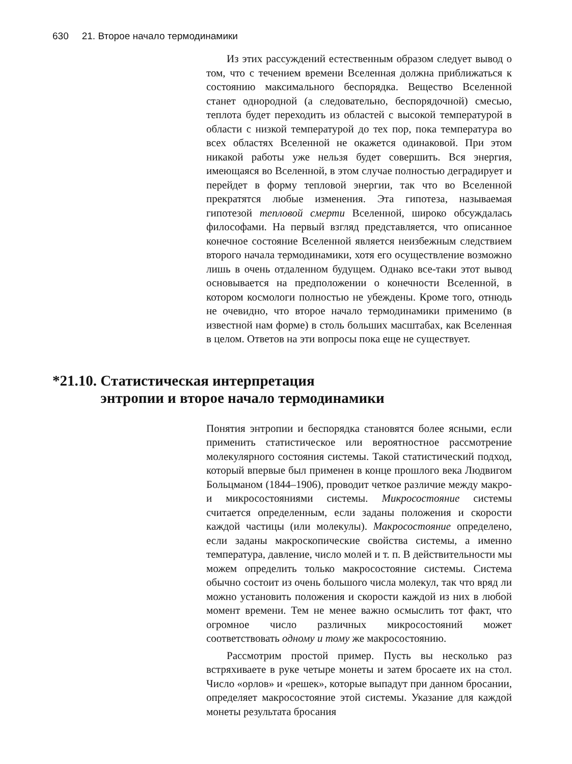630 21. Второе начало термодинамики
Из этих рассуждений естественным образом следует вывод о том, что с течением времени Вселенная должна приближаться к состоянию максимального беспорядка. Вещество Вселенной станет однородной (а следовательно, беспорядочной) смесью, теплота будет переходить из областей с высокой температурой в области с низкой температурой до тех пор, пока температура во всех областях Вселенной не окажется одинаковой. При этом никакой работы уже нельзя будет совершить. Вся энергия, имеющаяся во Вселенной, в этом случае полностью деградирует и перейдет в форму тепловой энергии, так что во Вселенной прекратятся любые изменения. Эта гипотеза, называемая гипотезой тепловой смерти Вселенной, широко обсуждалась философами. На первый взгляд представляется, что описанное конечное состояние Вселенной является неизбежным следствием второго начала термодинамики, хотя его осуществление возможно лишь в очень отдаленном будущем. Однако все-таки этот вывод основывается на предположении о конечности Вселенной, в котором космологи полностью не убеждены. Кроме того, отнюдь не очевидно, что второе начало термодинамики применимо (в известной нам форме) в столь больших масштабах, как Вселенная в целом. Ответов на эти вопросы пока еще не существует.
*21.10. Статистическая интерпретация
энтропии и второе начало термодинамики
Понятия энтропии и беспорядка становятся более ясными, если применить статистическое или вероятностное рассмотрение молекулярного состояния системы. Такой статистический подход, который впервые был применен в конце прошлого века Людвигом Больцманом (1844–1906), проводит четкое различие между макро- и микросостояниями системы. Микросостояние системы считается определенным, если заданы положения и скорости каждой частицы (или молекулы). Макросостояние определено, если заданы макроскопические свойства системы, а именно температура, давление, число молей и т. п. В действительности мы можем определить только макросостояние системы. Система обычно состоит из очень большого числа молекул, так что вряд ли можно установить положения и скорости каждой из них в любой момент времени. Тем не менее важно осмыслить тот факт, что огромное число различных микросостояний может соответствовать одному и тому же макросостоянию.
Рассмотрим простой пример. Пусть вы несколько раз встряхиваете в руке четыре монеты и затем бросаете их на стол. Число «орлов» и «решек», которые выпадут при данном бросании, определяет макросостояние этой системы. Указание для каждой монеты результата бросания